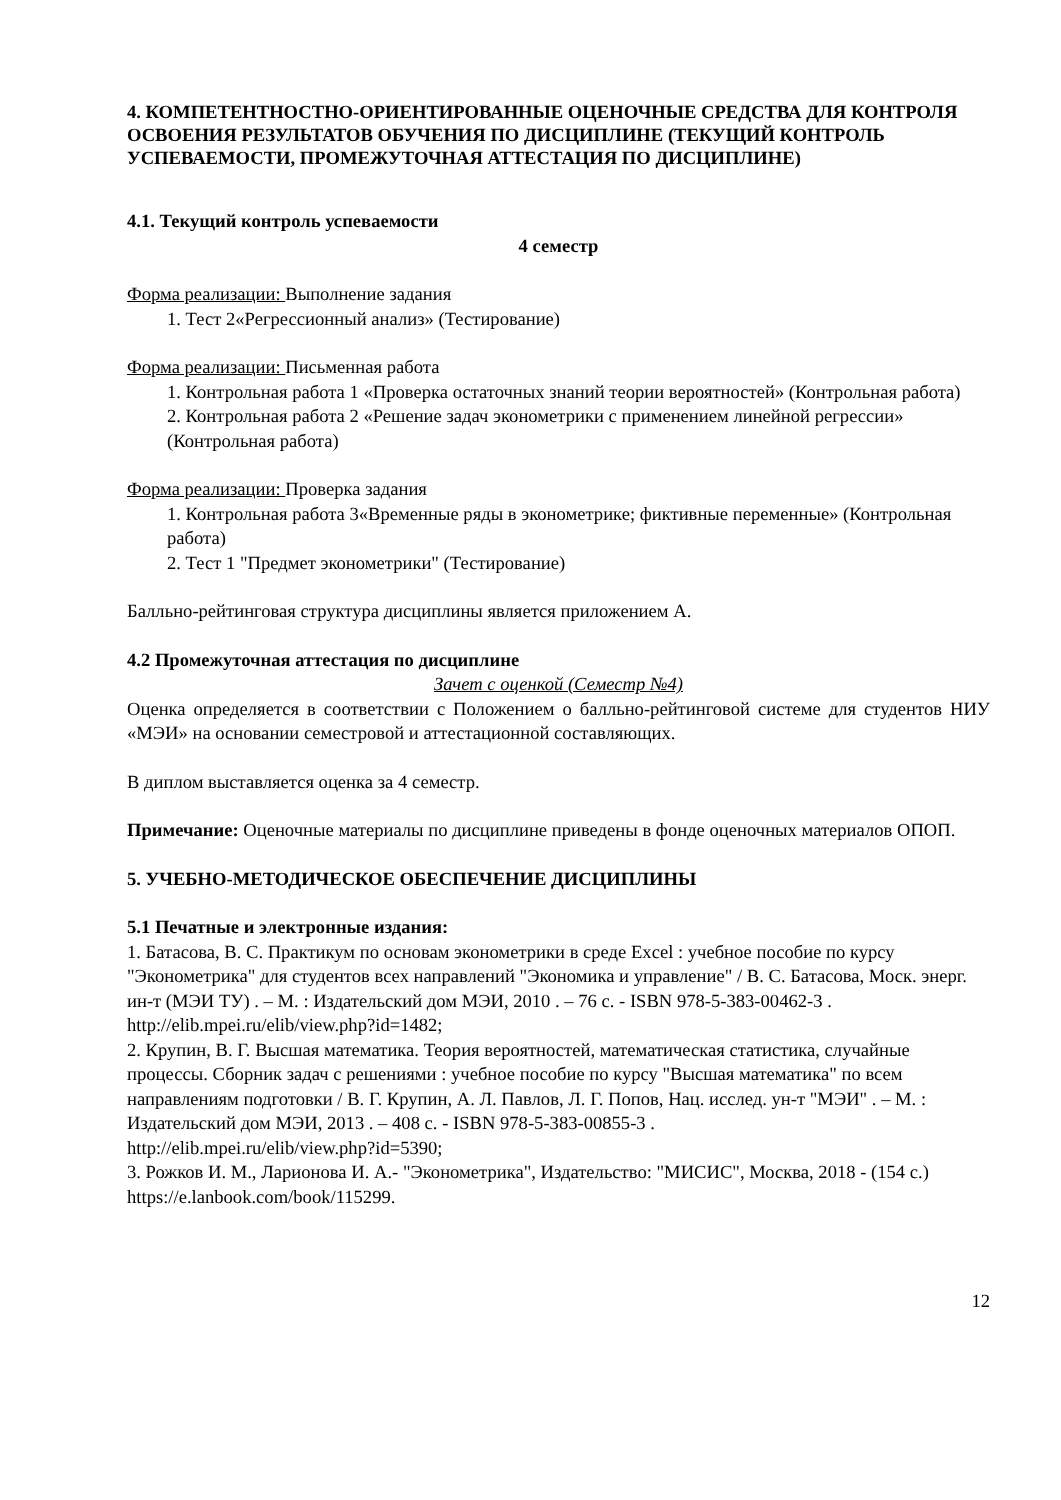4. КОМПЕТЕНТНОСТНО-ОРИЕНТИРОВАННЫЕ ОЦЕНОЧНЫЕ СРЕДСТВА ДЛЯ КОНТРОЛЯ ОСВОЕНИЯ РЕЗУЛЬТАТОВ ОБУЧЕНИЯ ПО ДИСЦИПЛИНЕ (ТЕКУЩИЙ КОНТРОЛЬ УСПЕВАЕМОСТИ, ПРОМЕЖУТОЧНАЯ АТТЕСТАЦИЯ ПО ДИСЦИПЛИНЕ)
4.1. Текущий контроль успеваемости
4 семестр
Форма реализации: Выполнение задания
1. Тест 2«Регрессионный анализ» (Тестирование)
Форма реализации: Письменная работа
1. Контрольная работа 1 «Проверка остаточных знаний теории вероятностей» (Контрольная работа)
2. Контрольная работа 2 «Решение задач эконометрики с применением линейной регрессии» (Контрольная работа)
Форма реализации: Проверка задания
1. Контрольная работа 3«Временные ряды в эконометрике; фиктивные переменные» (Контрольная работа)
2. Тест 1 "Предмет эконометрики" (Тестирование)
Балльно-рейтинговая структура дисциплины является приложением А.
4.2 Промежуточная аттестация по дисциплине
Зачет с оценкой (Семестр №4)
Оценка определяется в соответствии с Положением о балльно-рейтинговой системе для студентов НИУ «МЭИ» на основании семестровой и аттестационной составляющих.
В диплом выставляется оценка за 4 семестр.
Примечание: Оценочные материалы по дисциплине приведены в фонде оценочных материалов ОПОП.
5. УЧЕБНО-МЕТОДИЧЕСКОЕ ОБЕСПЕЧЕНИЕ ДИСЦИПЛИНЫ
5.1 Печатные и электронные издания:
1. Батасова, В. С. Практикум по основам эконометрики в среде Excel : учебное пособие по курсу "Эконометрика" для студентов всех направлений "Экономика и управление" / В. С. Батасова, Моск. энерг. ин-т (МЭИ ТУ) . – М. : Издательский дом МЭИ, 2010 . – 76 с. - ISBN 978-5-383-00462-3 .
http://elib.mpei.ru/elib/view.php?id=1482;
2. Крупин, В. Г. Высшая математика. Теория вероятностей, математическая статистика, случайные процессы. Сборник задач с решениями : учебное пособие по курсу "Высшая математика" по всем направлениям подготовки / В. Г. Крупин, А. Л. Павлов, Л. Г. Попов, Нац. исслед. ун-т "МЭИ" . – М. : Издательский дом МЭИ, 2013 . – 408 с. - ISBN 978-5-383-00855-3 .
http://elib.mpei.ru/elib/view.php?id=5390;
3. Рожков И. М., Ларионова И. А.- "Эконометрика", Издательство: "МИСИС", Москва, 2018 - (154 с.)
https://e.lanbook.com/book/115299.
12